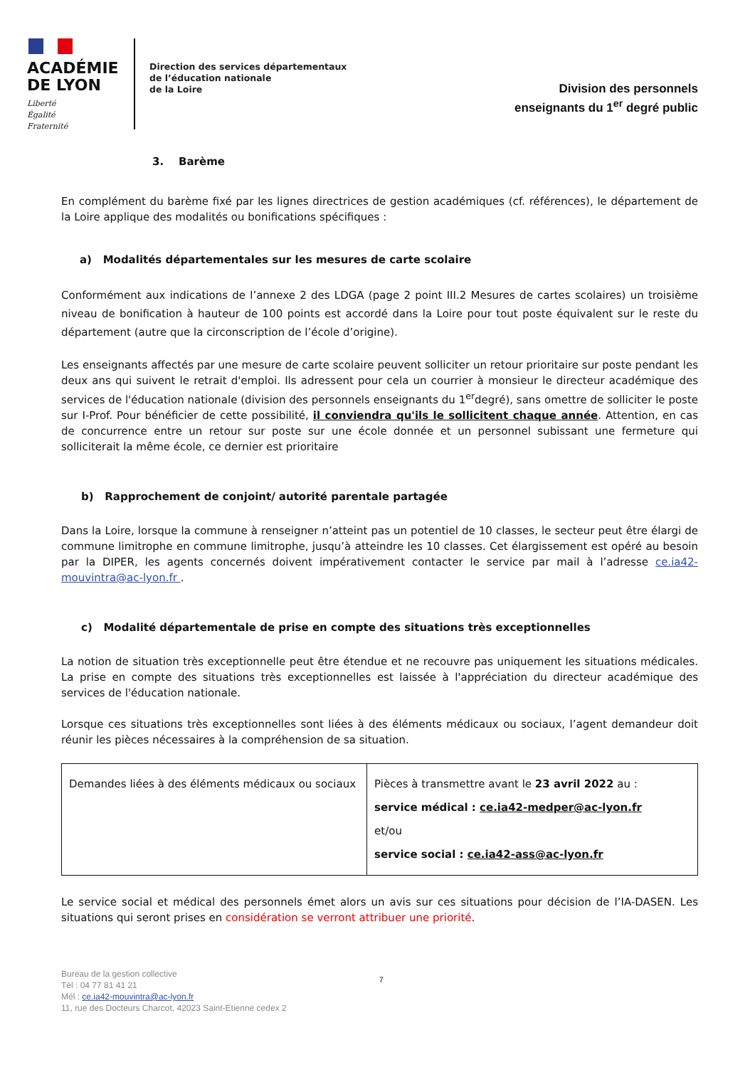ACADÉMIE
DE LYON
Liberté
Égalité
Fraternité
Direction des services départementaux
de l’éducation nationale
de la Loire
Division des personnels
enseignants du 1<sup>er</sup> degré public
3. Barème
En complément du barème fixé par les lignes directrices de gestion académiques (cf. références), le département de la Loire applique des modalités ou bonifications spécifiques :
a) Modalités départementales sur les mesures de carte scolaire
Conformément aux indications de l’annexe 2 des LDGA (page 2 point III.2 Mesures de cartes scolaires) un troisième niveau de bonification à hauteur de 100 points est accordé dans la Loire pour tout poste équivalent sur le reste du département (autre que la circonscription de l’école d’origine).
Les enseignants affectés par une mesure de carte scolaire peuvent solliciter un retour prioritaire sur poste pendant les deux ans qui suivent le retrait d'emploi. Ils adressent pour cela un courrier à monsieur le directeur académique des services de l'éducation nationale (division des personnels enseignants du 1<sup>er</sup>degré), sans omettre de solliciter le poste sur I-Prof. Pour bénéficier de cette possibilité, il conviendra qu'ils le sollicitent chaque année. Attention, en cas de concurrence entre un retour sur poste sur une école donnée et un personnel subissant une fermeture qui solliciterait la même école, ce dernier est prioritaire
b) Rapprochement de conjoint/ autorité parentale partagée
Dans la Loire, lorsque la commune à renseigner n’atteint pas un potentiel de 10 classes, le secteur peut être élargi de commune limitrophe en commune limitrophe, jusqu’à atteindre les 10 classes. Cet élargissement est opéré au besoin par la DIPER, les agents concernés doivent impérativement contacter le service par mail à l’adresse ce.ia42-mouvintra@ac-lyon.fr .
c) Modalité départementale de prise en compte des situations très exceptionnelles
La notion de situation très exceptionnelle peut être étendue et ne recouvre pas uniquement les situations médicales. La prise en compte des situations très exceptionnelles est laissée à l'appréciation du directeur académique des services de l'éducation nationale.
Lorsque ces situations très exceptionnelles sont liées à des éléments médicaux ou sociaux, l’agent demandeur doit réunir les pièces nécessaires à la compréhension de sa situation.
| Demandes liées à des éléments médicaux ou sociaux | Pièces à transmettre avant le 23 avril 2022 au : service médical : ce.ia42-medper@ac-lyon.fr et/ou service social : ce.ia42-ass@ac-lyon.fr |
Le service social et médical des personnels émet alors un avis sur ces situations pour décision de l’IA-DASEN. Les situations qui seront prises en considération se verront attribuer une priorité.
Bureau de la gestion collective
Tél : 04 77 81 41 21
Mél : ce.ia42-mouvintra@ac-lyon.fr
11, rue des Docteurs Charcot, 42023 Saint-Etienne cedex 2
7